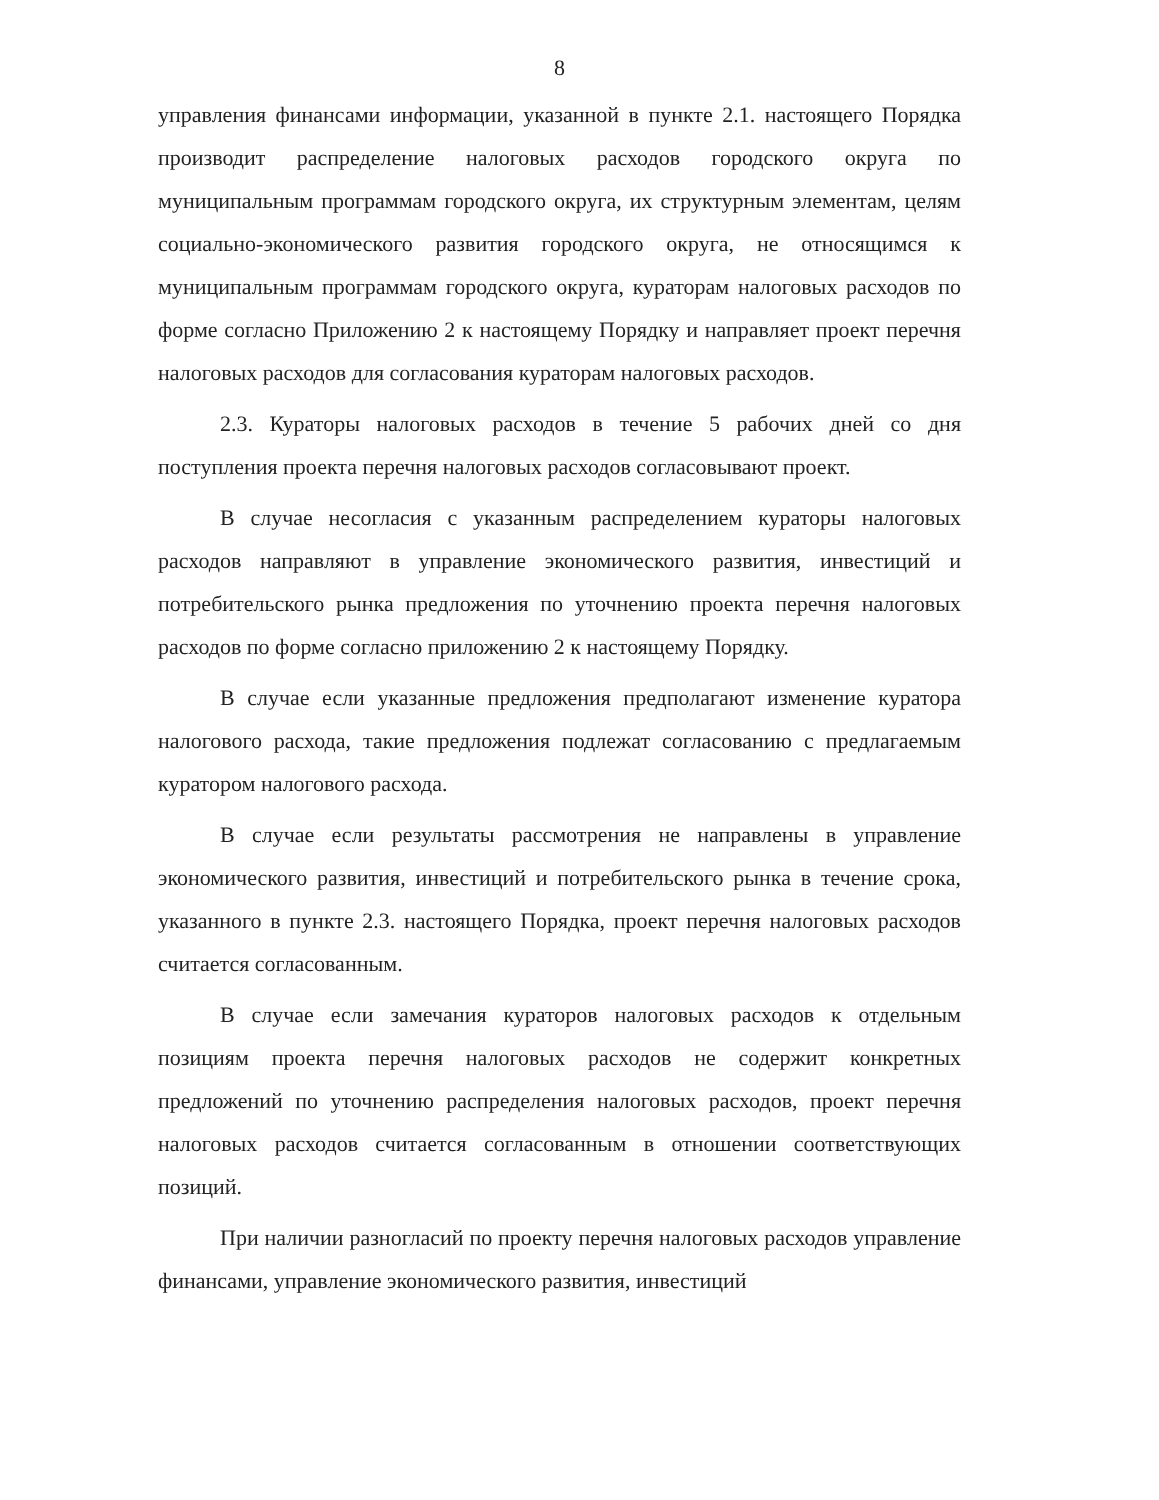8
управления финансами информации, указанной в пункте 2.1. настоящего Порядка производит распределение налоговых расходов городского округа по муниципальным программам городского округа, их структурным элементам, целям социально-экономического развития городского округа, не относящимся к муниципальным программам городского округа, кураторам налоговых расходов по форме согласно Приложению 2 к настоящему Порядку и направляет проект перечня налоговых расходов для согласования кураторам налоговых расходов.
2.3. Кураторы налоговых расходов в течение 5 рабочих дней со дня поступления проекта перечня налоговых расходов согласовывают проект.
В случае несогласия с указанным распределением кураторы налоговых расходов направляют в управление экономического развития, инвестиций и потребительского рынка предложения по уточнению проекта перечня налоговых расходов по форме согласно приложению 2 к настоящему Порядку.
В случае если указанные предложения предполагают изменение куратора налогового расхода, такие предложения подлежат согласованию с предлагаемым куратором налогового расхода.
В случае если результаты рассмотрения не направлены в управление экономического развития, инвестиций и потребительского рынка в течение срока, указанного в пункте 2.3. настоящего Порядка, проект перечня налоговых расходов считается согласованным.
В случае если замечания кураторов налоговых расходов к отдельным позициям проекта перечня налоговых расходов не содержит конкретных предложений по уточнению распределения налоговых расходов, проект перечня налоговых расходов считается согласованным в отношении соответствующих позиций.
При наличии разногласий по проекту перечня налоговых расходов управление финансами, управление экономического развития, инвестиций